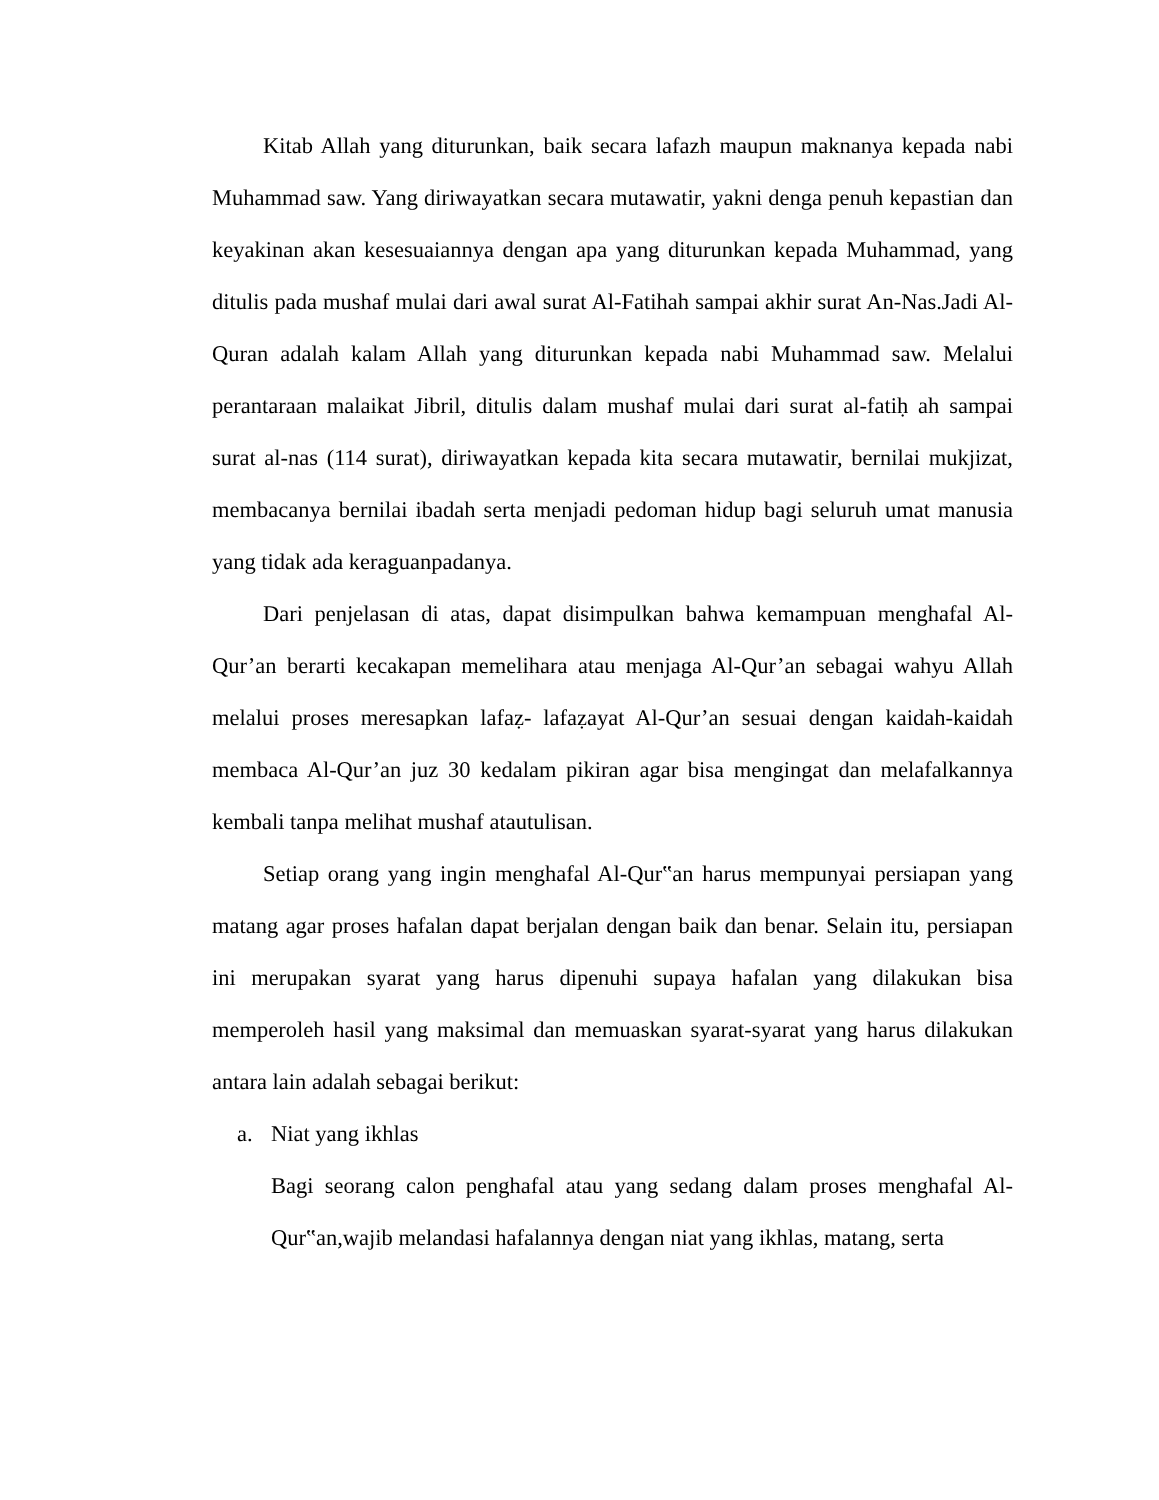Kitab Allah yang diturunkan, baik secara lafazh maupun maknanya kepada nabi Muhammad saw. Yang diriwayatkan secara mutawatir, yakni denga penuh kepastian dan keyakinan akan kesesuaiannya dengan apa yang diturunkan kepada Muhammad, yang ditulis pada mushaf mulai dari awal surat Al-Fatihah sampai akhir surat An-Nas.Jadi Al-Quran adalah kalam Allah yang diturunkan kepada nabi Muhammad saw. Melalui perantaraan malaikat Jibril, ditulis dalam mushaf mulai dari surat al-fatiḥ ah sampai surat al-nas (114 surat), diriwayatkan kepada kita secara mutawatir, bernilai mukjizat, membacanya bernilai ibadah serta menjadi pedoman hidup bagi seluruh umat manusia yang tidak ada keraguanpadanya.
Dari penjelasan di atas, dapat disimpulkan bahwa kemampuan menghafal Al-Qur’an berarti kecakapan memelihara atau menjaga Al-Qur’an sebagai wahyu Allah melalui proses meresapkan lafaẓ- lafaẓayat Al-Qur’an sesuai dengan kaidah-kaidah membaca Al-Qur’an juz 30 kedalam pikiran agar bisa mengingat dan melafalkannya kembali tanpa melihat mushaf atautulisan.
Setiap orang yang ingin menghafal Al-Qur‟an harus mempunyai persiapan yang matang agar proses hafalan dapat berjalan dengan baik dan benar. Selain itu, persiapan ini merupakan syarat yang harus dipenuhi supaya hafalan yang dilakukan bisa memperoleh hasil yang maksimal dan memuaskan syarat-syarat yang harus dilakukan antara lain adalah sebagai berikut:
a. Niat yang ikhlas
Bagi seorang calon penghafal atau yang sedang dalam proses menghafal Al-Qur‟an,wajib melandasi hafalannya dengan niat yang ikhlas, matang, serta